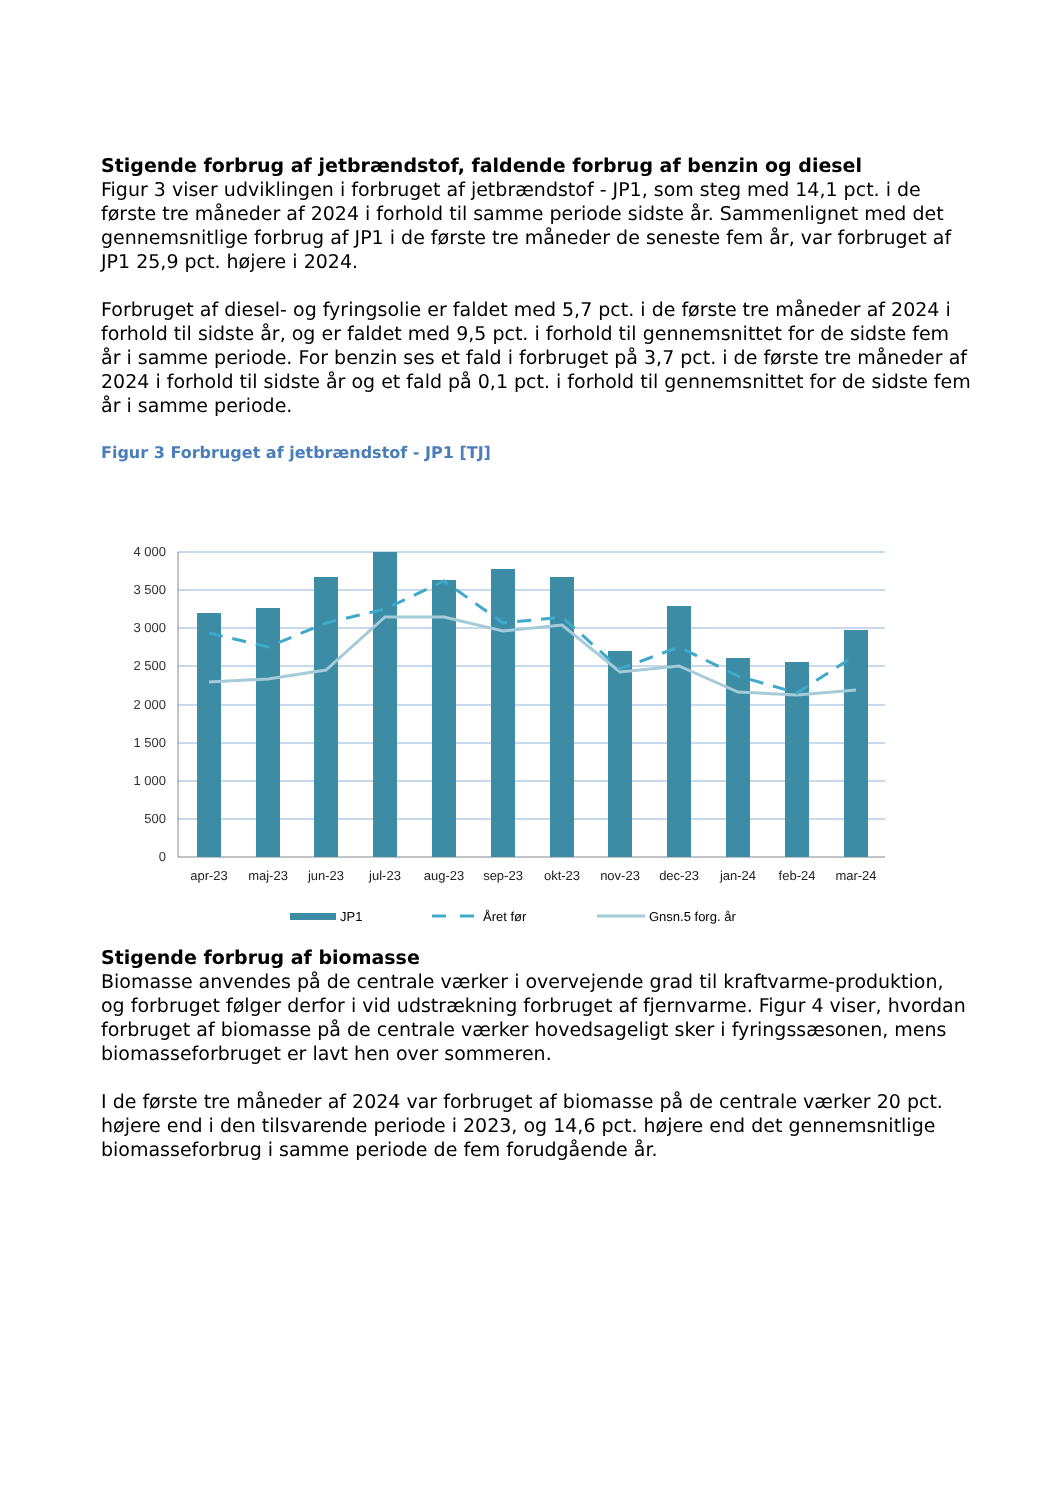Stigende forbrug af jetbrændstof, faldende forbrug af benzin og diesel
Figur 3 viser udviklingen i forbruget af jetbrændstof - JP1, som steg med 14,1 pct. i de første tre måneder af 2024 i forhold til samme periode sidste år. Sammenlignet med det gennemsnitlige forbrug af JP1 i de første tre måneder de seneste fem år, var forbruget af JP1 25,9 pct. højere i 2024.
Forbruget af diesel- og fyringsolie er faldet med 5,7 pct. i de første tre måneder af 2024 i forhold til sidste år, og er faldet med 9,5 pct. i forhold til gennemsnittet for de sidste fem år i samme periode. For benzin ses et fald i forbruget på 3,7 pct. i de første tre måneder af 2024 i forhold til sidste år og et fald på 0,1 pct. i forhold til gennemsnittet for de sidste fem år i samme periode.
Figur 3 Forbruget af jetbrændstof - JP1 [TJ]
4 000
3 500
3 000
2 500
2 000
1 500
1 000
500
0
apr-23
maj-23
jun-23
jul-23
aug-23
sep-23
okt-23
nov-23
dec-23
jan-24
feb-24
mar-24
JP1
Året før
Gnsn.5 forg. år
Stigende forbrug af biomasse
Biomasse anvendes på de centrale værker i overvejende grad til kraftvarme-produktion, og forbruget følger derfor i vid udstrækning forbruget af fjernvarme. Figur 4 viser, hvordan forbruget af biomasse på de centrale værker hovedsageligt sker i fyringssæsonen, mens biomasseforbruget er lavt hen over sommeren.
I de første tre måneder af 2024 var forbruget af biomasse på de centrale værker 20 pct. højere end i den tilsvarende periode i 2023, og 14,6 pct. højere end det gennemsnitlige biomasseforbrug i samme periode de fem forudgående år.